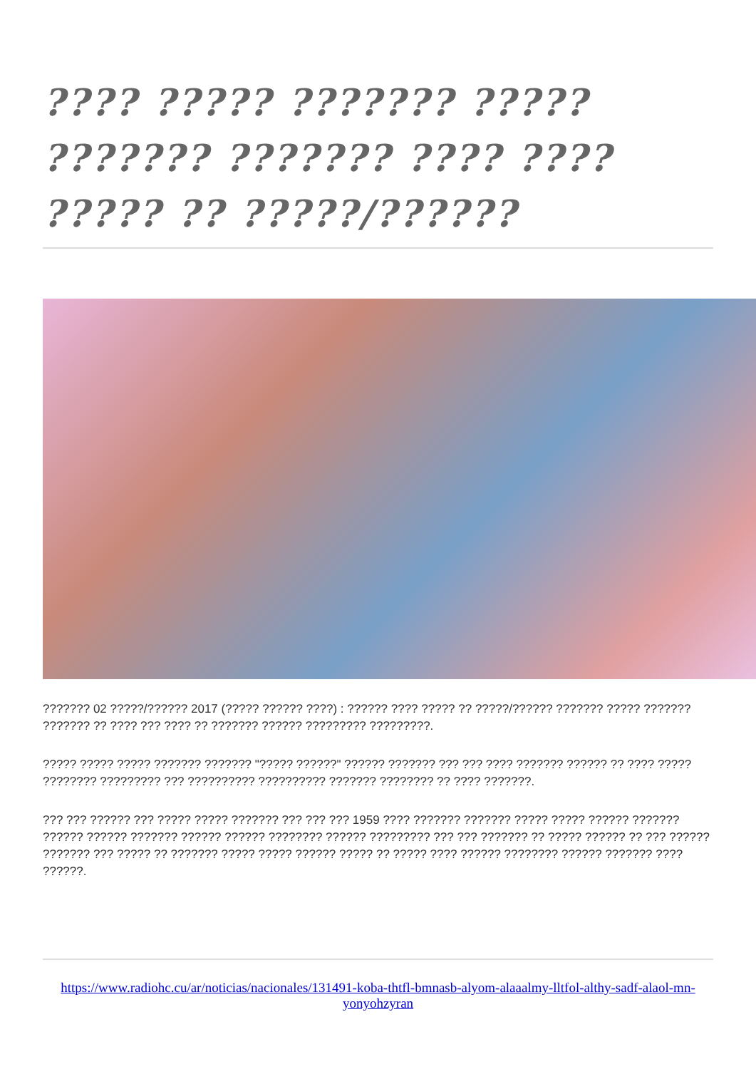???? ????? ??????? ????? ??????? ??????? ???? ???? ????? ?? ?????/??????
??????? 02 ?????/?????? 2017 (????? ?????? ????) : ?????? ???? ????? ?? ?????/?????? ??????? ????? ??????? ??????? ?? ???? ??? ???? ?? ??????? ?????? ????????? ?????????.
????? ????? ????? ??????? ??????? "????? ??????" ?????? ??????? ??? ??? ???? ??????? ?????? ?? ???? ????? ???????? ????????? ??? ?????????? ?????????? ??????? ???????? ?? ???? ???????.
??? ??? ?????? ??? ????? ????? ??????? ??? ??? ??? 1959 ???? ??????? ??????? ????? ????? ?????? ??????? ?????? ?????? ??????? ?????? ?????? ???????? ?????? ????????? ??? ??? ??????? ?? ????? ?????? ?? ??? ?????? ??????? ??? ????? ?? ??????? ????? ????? ?????? ????? ?? ????? ???? ?????? ???????? ?????? ??????? ???? ??????.
https://www.radiohc.cu/ar/noticias/nacionales/131491-koba-thtfl-bmnasb-alyom-alaaalmy-lltfol-althy-sadf-alaol-mn-yonyohzyran